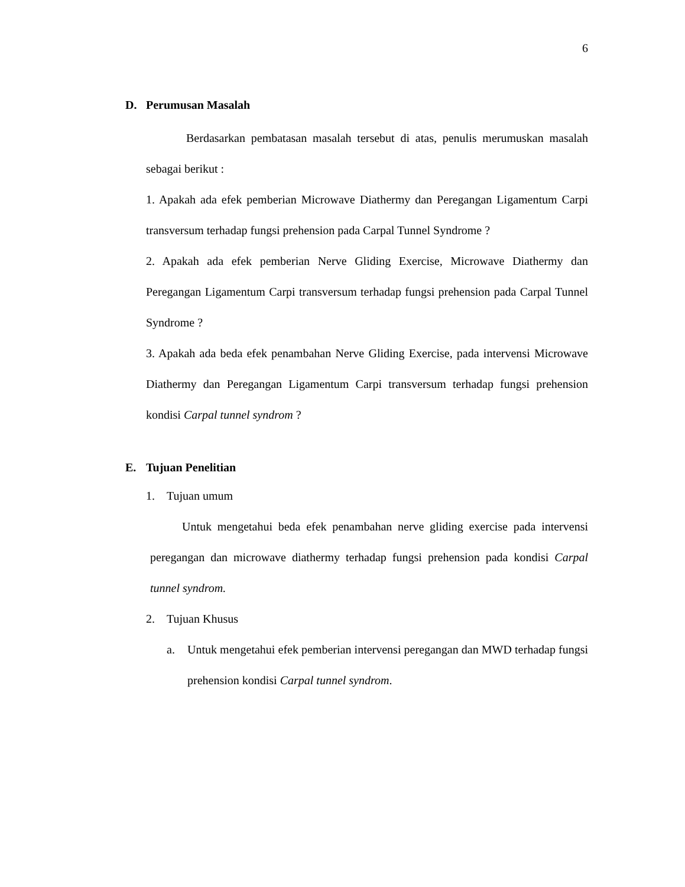6
D. Perumusan Masalah
Berdasarkan pembatasan masalah tersebut di atas, penulis merumuskan masalah sebagai berikut :
1. Apakah ada efek pemberian Microwave Diathermy dan Peregangan Ligamentum Carpi transversum terhadap fungsi prehension pada Carpal Tunnel Syndrome ?
2. Apakah ada efek pemberian Nerve Gliding Exercise, Microwave Diathermy dan Peregangan Ligamentum Carpi transversum terhadap fungsi prehension pada Carpal Tunnel Syndrome ?
3. Apakah ada beda efek penambahan Nerve Gliding Exercise, pada intervensi Microwave Diathermy dan Peregangan Ligamentum Carpi transversum terhadap fungsi prehension kondisi Carpal tunnel syndrom ?
E. Tujuan Penelitian
1. Tujuan umum
Untuk mengetahui beda efek penambahan nerve gliding exercise pada intervensi peregangan dan microwave diathermy terhadap fungsi prehension pada kondisi Carpal tunnel syndrom.
2. Tujuan Khusus
a. Untuk mengetahui efek pemberian intervensi peregangan dan MWD terhadap fungsi prehension kondisi Carpal tunnel syndrom.